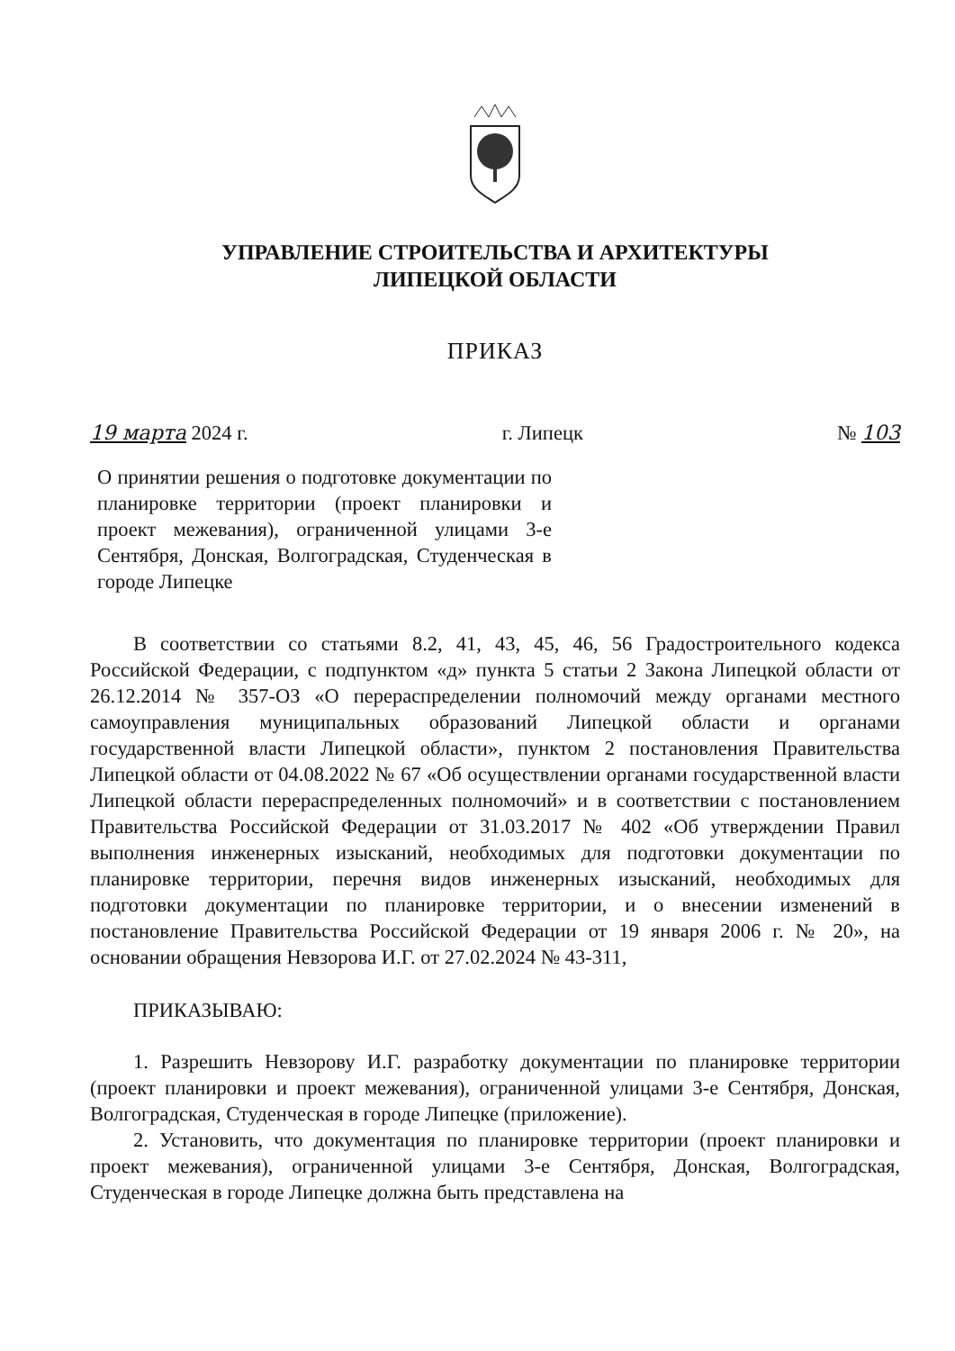УПРАВЛЕНИЕ СТРОИТЕЛЬСТВА И АРХИТЕКТУРЫ
ЛИПЕЦКОЙ ОБЛАСТИ
ПРИКАЗ
19 марта 2024 г. г. Липецк № 103
О принятии решения о подготовке документации по планировке территории (проект планировки и проект межевания), ограниченной улицами 3-е Сентября, Донская, Волгоградская, Студенческая в городе Липецке
В соответствии со статьями 8.2, 41, 43, 45, 46, 56 Градостроительного кодекса Российской Федерации, с подпунктом «д» пункта 5 статьи 2 Закона Липецкой области от 26.12.2014 № 357-ОЗ «О перераспределении полномочий между органами местного самоуправления муниципальных образований Липецкой области и органами государственной власти Липецкой области», пунктом 2 постановления Правительства Липецкой области от 04.08.2022 № 67 «Об осуществлении органами государственной власти Липецкой области перераспределенных полномочий» и в соответствии с постановлением Правительства Российской Федерации от 31.03.2017 № 402 «Об утверждении Правил выполнения инженерных изысканий, необходимых для подготовки документации по планировке территории, перечня видов инженерных изысканий, необходимых для подготовки документации по планировке территории, и о внесении изменений в постановление Правительства Российской Федерации от 19 января 2006 г. № 20», на основании обращения Невзорова И.Г. от 27.02.2024 № 43-311,
ПРИКАЗЫВАЮ:
1. Разрешить Невзорову И.Г. разработку документации по планировке территории (проект планировки и проект межевания), ограниченной улицами 3-е Сентября, Донская, Волгоградская, Студенческая в городе Липецке (приложение).
2. Установить, что документация по планировке территории (проект планировки и проект межевания), ограниченной улицами 3-е Сентября, Донская, Волгоградская, Студенческая в городе Липецке должна быть представлена на